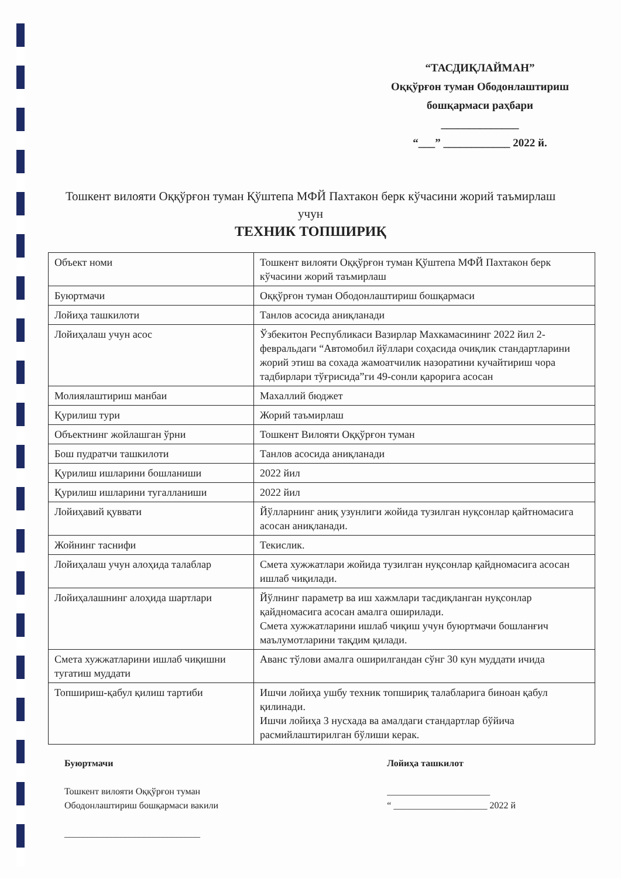“ТАСДИҚЛАЙМАН”
Оққўрғон туман Ободонлаштириш бошқармаси раҳбари
______________
“___” ____________ 2022 й.
Тошкент вилояти Оққўрғон туман Қўштепа МФЙ Пахтакон берк кўчасини жорий таъмирлаш учун
ТЕХНИК ТОПШИРИҚ
| Объект номи | Тошкент вилояти Оққўрғон туман Қўштепа МФЙ Пахтакон берк кўчасини жорий таъмирлаш |
| Буюртмачи | Оққўрғон туман Ободонлаштириш бошқармаси |
| Лойиҳа ташкилоти | Танлов асосида аниқланади |
| Лойиҳалаш учун асос | Ўзбекитон Республикаси Вазирлар Махкамасининг 2022 йил 2-февральдаги “Автомобил йўллари соҳасида очиқлик стандартларини жорий этиш ва сохада жамоатчилик назоратини кучайтириш чора тадбирлари тўғрисида”ги 49-сонли қарорига асосан |
| Молиялаштириш манбаи | Махаллий бюджет |
| Қурилиш тури | Жорий таъмирлаш |
| Объектнинг жойлашган ўрни | Тошкент Вилояти Оққўрғон туман |
| Бош пудратчи ташкилоти | Танлов асосида аниқланади |
| Қурилиш ишларини бошланиши | 2022 йил |
| Қурилиш ишларини тугалланиши | 2022 йил |
| Лойиҳавий қуввати | Йўлларнинг аниқ узунлиги жойида тузилган нуқсонлар қайтномасига асосан аниқланади. |
| Жойнинг таснифи | Текислик. |
| Лойиҳалаш учун алоҳида талаблар | Смета хужжатлари жойида тузилган нуқсонлар қайдномасига асосан ишлаб чиқилади. |
| Лойиҳалашнинг алоҳида шартлари | Йўлнинг параметр ва иш хажмлари тасдиқланган нуқсонлар қайдномасига асосан амалга оширилади. Смета хужжатларини ишлаб чиқиш учун буюртмачи бошланғич маълумотларини тақдим қилади. |
| Смета хужжатларини ишлаб чиқишни тугатиш муддати | Аванс тўлови амалга оширилгандан сўнг 30 кун муддати ичида |
| Топшириш-қабул қилиш тартиби | Ишчи лойиҳа ушбу техник топшириқ талабларига биноан қабул қилинади. Ишчи лойиҳа 3 нусхада ва амалдаги стандартлар бўйича расмийлаштирилган бўлиши керак. |
Буюртмачи
Тошкент вилояти Оққўрғон туман
Ободонлаштириш бошқармаси вакили
_____________________________
Лойиҳа ташкилот
______________________
“ ____________________ 2022 й